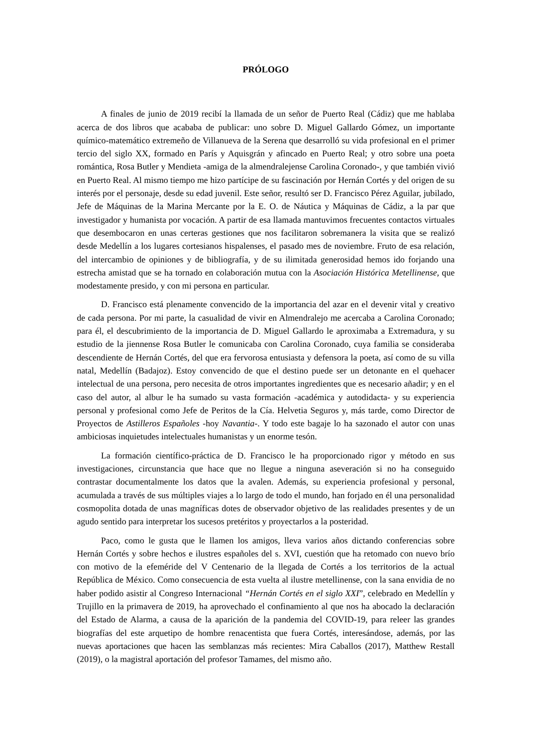PRÓLOGO
A finales de junio de 2019 recibí la llamada de un señor de Puerto Real (Cádiz) que me hablaba acerca de dos libros que acababa de publicar: uno sobre D. Miguel Gallardo Gómez, un importante químico-matemático extremeño de Villanueva de la Serena que desarrolló su vida profesional en el primer tercio del siglo XX, formado en París y Aquisgrán y afincado en Puerto Real; y otro sobre una poeta romántica, Rosa Butler y Mendieta -amiga de la almendralejense Carolina Coronado-, y que también vivió en Puerto Real. Al mismo tiempo me hizo partícipe de su fascinación por Hernán Cortés y del origen de su interés por el personaje, desde su edad juvenil. Este señor, resultó ser D. Francisco Pérez Aguilar, jubilado, Jefe de Máquinas de la Marina Mercante por la E. O. de Náutica y Máquinas de Cádiz, a la par que investigador y humanista por vocación. A partir de esa llamada mantuvimos frecuentes contactos virtuales que desembocaron en unas certeras gestiones que nos facilitaron sobremanera la visita que se realizó desde Medellín a los lugares cortesianos hispalenses, el pasado mes de noviembre. Fruto de esa relación, del intercambio de opiniones y de bibliografía, y de su ilimitada generosidad hemos ido forjando una estrecha amistad que se ha tornado en colaboración mutua con la Asociación Histórica Metellinense, que modestamente presido, y con mi persona en particular.
D. Francisco está plenamente convencido de la importancia del azar en el devenir vital y creativo de cada persona. Por mi parte, la casualidad de vivir en Almendralejo me acercaba a Carolina Coronado; para él, el descubrimiento de la importancia de D. Miguel Gallardo le aproximaba a Extremadura, y su estudio de la jiennense Rosa Butler le comunicaba con Carolina Coronado, cuya familia se consideraba descendiente de Hernán Cortés, del que era fervorosa entusiasta y defensora la poeta, así como de su villa natal, Medellín (Badajoz). Estoy convencido de que el destino puede ser un detonante en el quehacer intelectual de una persona, pero necesita de otros importantes ingredientes que es necesario añadir; y en el caso del autor, al albur le ha sumado su vasta formación -académica y autodidacta- y su experiencia personal y profesional como Jefe de Peritos de la Cía. Helvetia Seguros y, más tarde, como Director de Proyectos de Astilleros Españoles -hoy Navantia-. Y todo este bagaje lo ha sazonado el autor con unas ambiciosas inquietudes intelectuales humanistas y un enorme tesón.
La formación científico-práctica de D. Francisco le ha proporcionado rigor y método en sus investigaciones, circunstancia que hace que no llegue a ninguna aseveración si no ha conseguido contrastar documentalmente los datos que la avalen. Además, su experiencia profesional y personal, acumulada a través de sus múltiples viajes a lo largo de todo el mundo, han forjado en él una personalidad cosmopolita dotada de unas magníficas dotes de observador objetivo de las realidades presentes y de un agudo sentido para interpretar los sucesos pretéritos y proyectarlos a la posteridad.
Paco, como le gusta que le llamen los amigos, lleva varios años dictando conferencias sobre Hernán Cortés y sobre hechos e ilustres españoles del s. XVI, cuestión que ha retomado con nuevo brío con motivo de la efeméride del V Centenario de la llegada de Cortés a los territorios de la actual República de México. Como consecuencia de esta vuelta al ilustre metellinense, con la sana envidia de no haber podido asistir al Congreso Internacional “Hernán Cortés en el siglo XXI”, celebrado en Medellín y Trujillo en la primavera de 2019, ha aprovechado el confinamiento al que nos ha abocado la declaración del Estado de Alarma, a causa de la aparición de la pandemia del COVID-19, para releer las grandes biografías del este arquetipo de hombre renacentista que fuera Cortés, interesándose, además, por las nuevas aportaciones que hacen las semblanzas más recientes: Mira Caballos (2017), Matthew Restall (2019), o la magistral aportación del profesor Tamames, del mismo año.